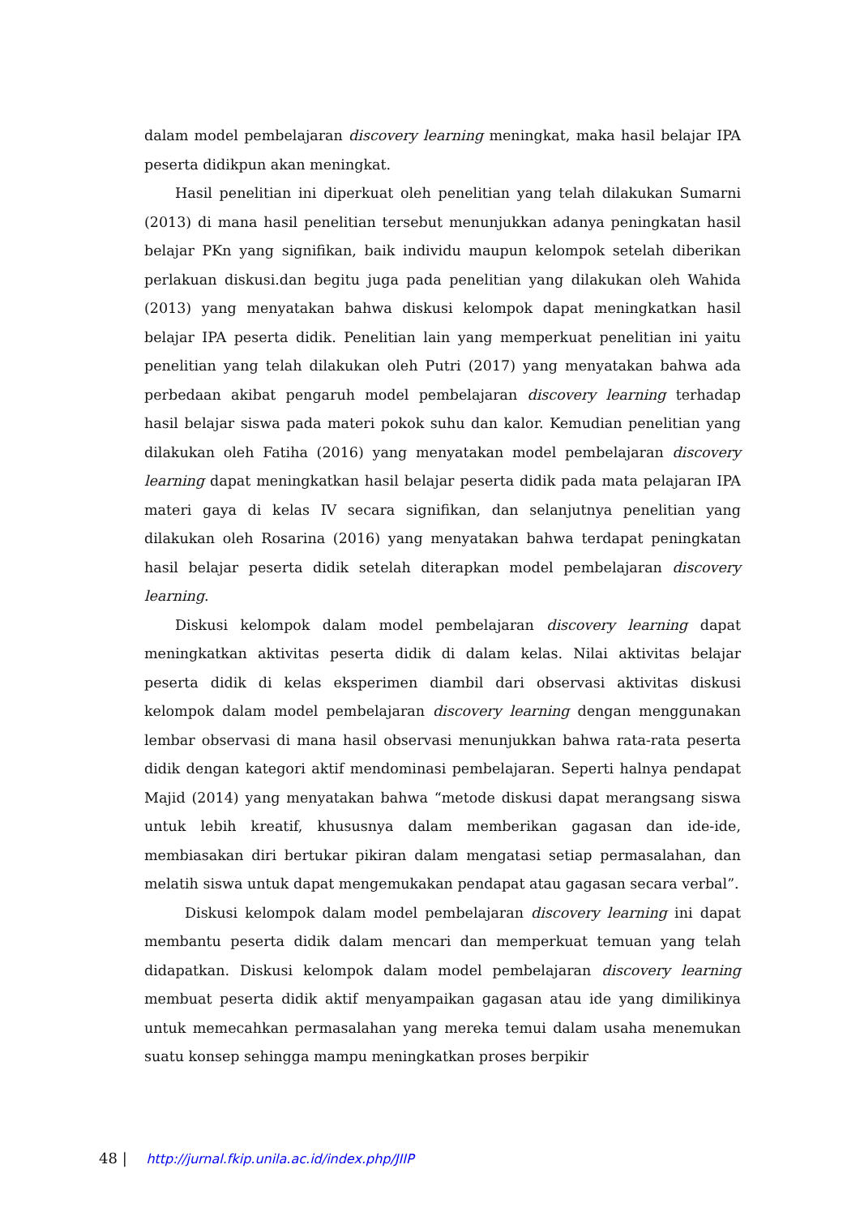dalam model pembelajaran discovery learning meningkat, maka hasil belajar IPA peserta didikpun akan meningkat.
Hasil penelitian ini diperkuat oleh penelitian yang telah dilakukan Sumarni (2013) di mana hasil penelitian tersebut menunjukkan adanya peningkatan hasil belajar PKn yang signifikan, baik individu maupun kelompok setelah diberikan perlakuan diskusi.dan begitu juga pada penelitian yang dilakukan oleh Wahida (2013) yang menyatakan bahwa diskusi kelompok dapat meningkatkan hasil belajar IPA peserta didik. Penelitian lain yang memperkuat penelitian ini yaitu penelitian yang telah dilakukan oleh Putri (2017) yang menyatakan bahwa ada perbedaan akibat pengaruh model pembelajaran discovery learning terhadap hasil belajar siswa pada materi pokok suhu dan kalor. Kemudian penelitian yang dilakukan oleh Fatiha (2016) yang menyatakan model pembelajaran discovery learning dapat meningkatkan hasil belajar peserta didik pada mata pelajaran IPA materi gaya di kelas IV secara signifikan, dan selanjutnya penelitian yang dilakukan oleh Rosarina (2016) yang menyatakan bahwa terdapat peningkatan hasil belajar peserta didik setelah diterapkan model pembelajaran discovery learning.
Diskusi kelompok dalam model pembelajaran discovery learning dapat meningkatkan aktivitas peserta didik di dalam kelas. Nilai aktivitas belajar peserta didik di kelas eksperimen diambil dari observasi aktivitas diskusi kelompok dalam model pembelajaran discovery learning dengan menggunakan lembar observasi di mana hasil observasi menunjukkan bahwa rata-rata peserta didik dengan kategori aktif mendominasi pembelajaran. Seperti halnya pendapat Majid (2014) yang menyatakan bahwa “metode diskusi dapat merangsang siswa untuk lebih kreatif, khususnya dalam memberikan gagasan dan ide-ide, membiasakan diri bertukar pikiran dalam mengatasi setiap permasalahan, dan melatih siswa untuk dapat mengemukakan pendapat atau gagasan secara verbal”.
Diskusi kelompok dalam model pembelajaran discovery learning ini dapat membantu peserta didik dalam mencari dan memperkuat temuan yang telah didapatkan. Diskusi kelompok dalam model pembelajaran discovery learning membuat peserta didik aktif menyampaikan gagasan atau ide yang dimilikinya untuk memecahkan permasalahan yang mereka temui dalam usaha menemukan suatu konsep sehingga mampu meningkatkan proses berpikir
48 | http://jurnal.fkip.unila.ac.id/index.php/JIIP